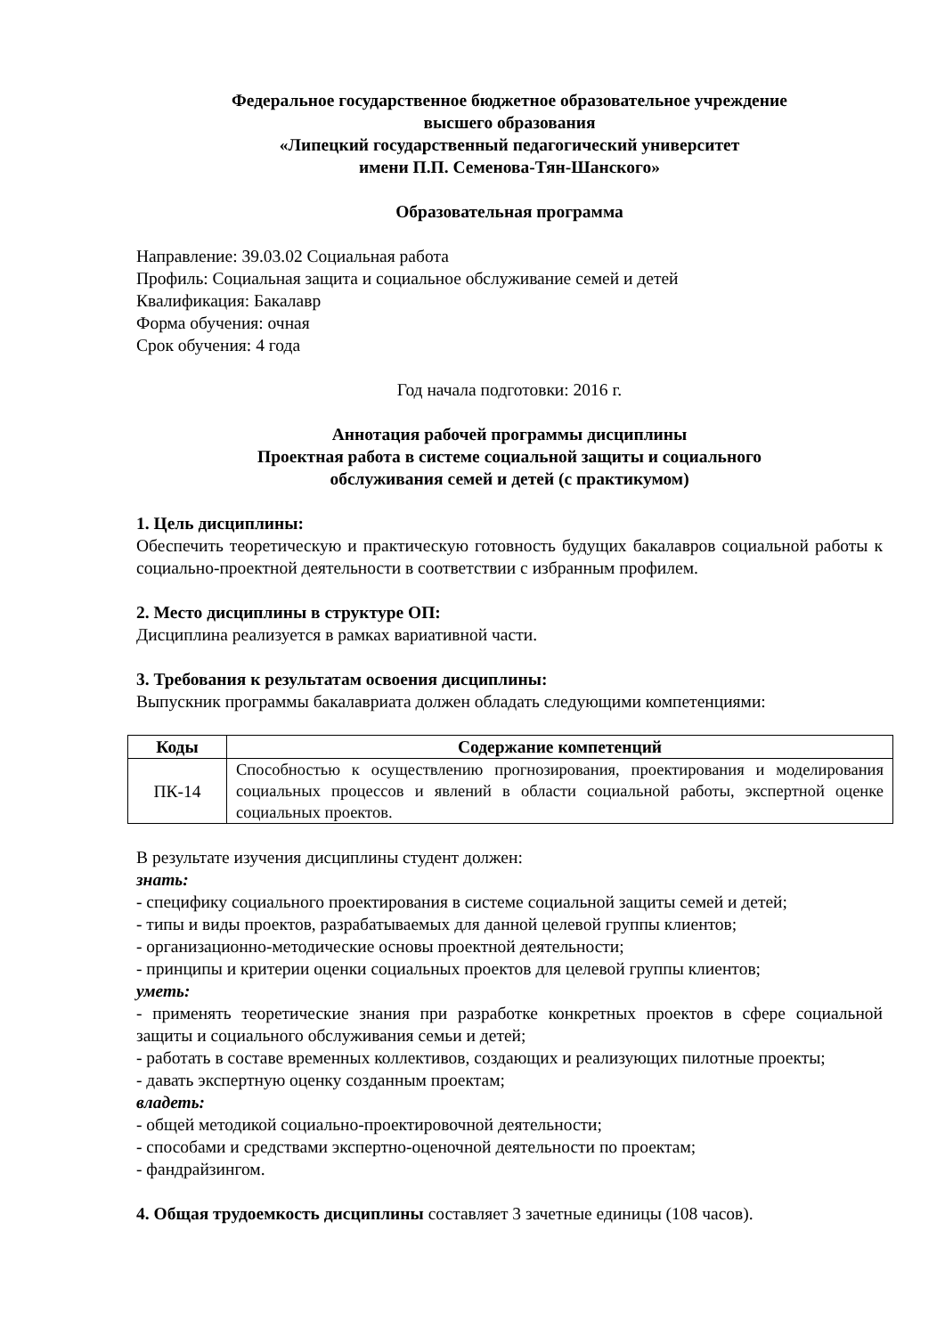Федеральное государственное бюджетное образовательное учреждение
высшего образования
«Липецкий государственный педагогический университет
имени П.П. Семенова-Тян-Шанского»
Образовательная программа
Направление: 39.03.02 Социальная работа
Профиль: Социальная защита и социальное обслуживание семей и детей
Квалификация: Бакалавр
Форма обучения: очная
Срок обучения: 4 года
Год начала подготовки: 2016 г.
Аннотация рабочей программы дисциплины
Проектная работа в системе социальной защиты и социального
обслуживания семей и детей (с практикумом)
1. Цель дисциплины:
Обеспечить теоретическую и практическую готовность будущих бакалавров социальной работы к социально-проектной деятельности в соответствии с избранным профилем.
2. Место дисциплины в структуре ОП:
Дисциплина реализуется в рамках вариативной части.
3. Требования к результатам освоения дисциплины:
Выпускник программы бакалавриата должен обладать следующими компетенциями:
| Коды | Содержание компетенций |
| --- | --- |
| ПК-14 | Способностью к осуществлению прогнозирования, проектирования и моделирования социальных процессов и явлений в области социальной работы, экспертной оценке социальных проектов. |
В результате изучения дисциплины студент должен:
знать:
- специфику социального проектирования в системе социальной защиты семей и детей;
- типы и виды проектов, разрабатываемых для данной целевой группы клиентов;
- организационно-методические основы проектной деятельности;
- принципы и критерии оценки социальных проектов для целевой группы клиентов;
уметь:
- применять теоретические знания при разработке конкретных проектов в сфере социальной защиты и социального обслуживания семьи и детей;
- работать в составе временных коллективов, создающих и реализующих пилотные проекты;
- давать экспертную оценку созданным проектам;
владеть:
- общей методикой социально-проектировочной деятельности;
- способами и средствами экспертно-оценочной деятельности по проектам;
- фандрайзингом.
4. Общая трудоемкость дисциплины составляет 3 зачетные единицы (108 часов).